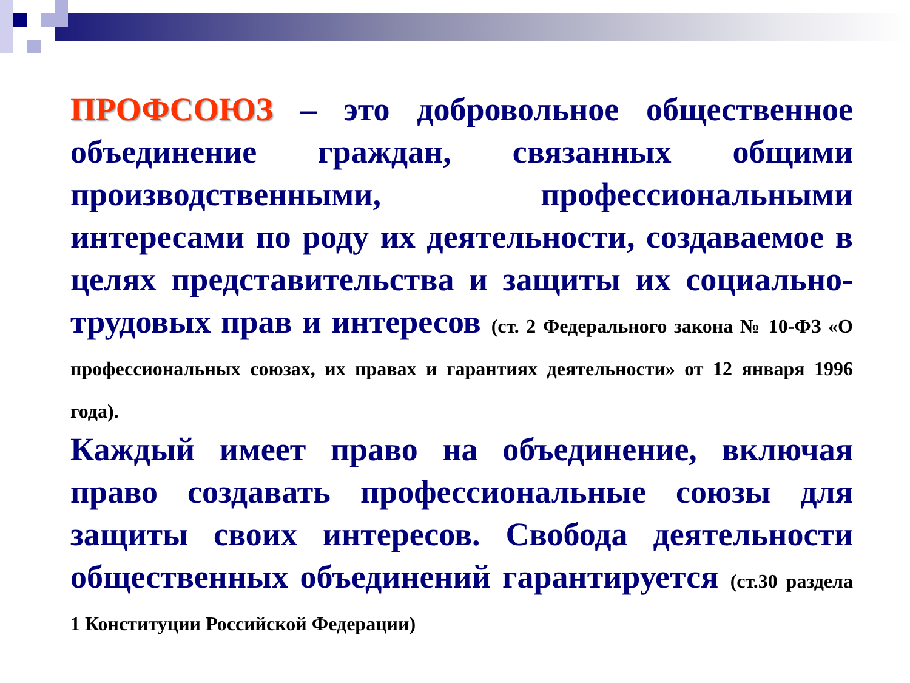ПРОФСОЮЗ – это добровольное общественное объединение граждан, связанных общими производственными, профессиональными интересами по роду их деятельности, создаваемое в целях представительства и защиты их социально-трудовых прав и интересов (ст. 2 Федерального закона № 10-ФЗ «О профессиональных союзах, их правах и гарантиях деятельности» от 12 января 1996 года).
Каждый имеет право на объединение, включая право создавать профессиональные союзы для защиты своих интересов. Свобода деятельности общественных объединений гарантируется (ст.30 раздела 1 Конституции Российской Федерации)